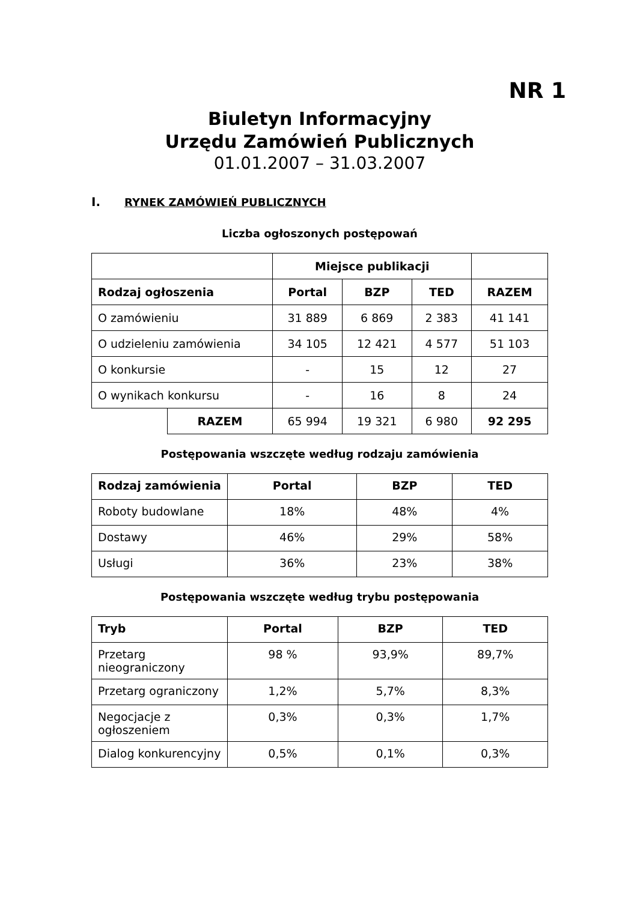NR 1
Biuletyn Informacyjny
Urzędu Zamówień Publicznych
01.01.2007 – 31.03.2007
I. RYNEK ZAMÓWIEŃ PUBLICZNYCH
Liczba ogłoszonych postępowań
| | | Miejsce publikacji | | | |
| Rodzaj ogłoszenia | | Portal | BZP | TED | RAZEM |
| O zamówieniu | | 31 889 | 6 869 | 2 383 | 41 141 |
| O udzieleniu zamówienia | | 34 105 | 12 421 | 4 577 | 51 103 |
| O konkursie | | - | 15 | 12 | 27 |
| O wynikach konkursu | | - | 16 | 8 | 24 |
| | RAZEM | 65 994 | 19 321 | 6 980 | 92 295 |
Postępowania wszczęte według rodzaju zamówienia
| Rodzaj zamówienia | Portal | BZP | TED |
| --- | --- | --- | --- |
| Roboty budowlane | 18% | 48% | 4% |
| Dostawy | 46% | 29% | 58% |
| Usługi | 36% | 23% | 38% |
Postępowania wszczęte według trybu postępowania
| Tryb | Portal | BZP | TED |
| --- | --- | --- | --- |
| Przetarg nieograniczony | 98 % | 93,9% | 89,7% |
| Przetarg ograniczony | 1,2% | 5,7% | 8,3% |
| Negocjacje z ogłoszeniem | 0,3% | 0,3% | 1,7% |
| Dialog konkurencyjny | 0,5% | 0,1% | 0,3% |